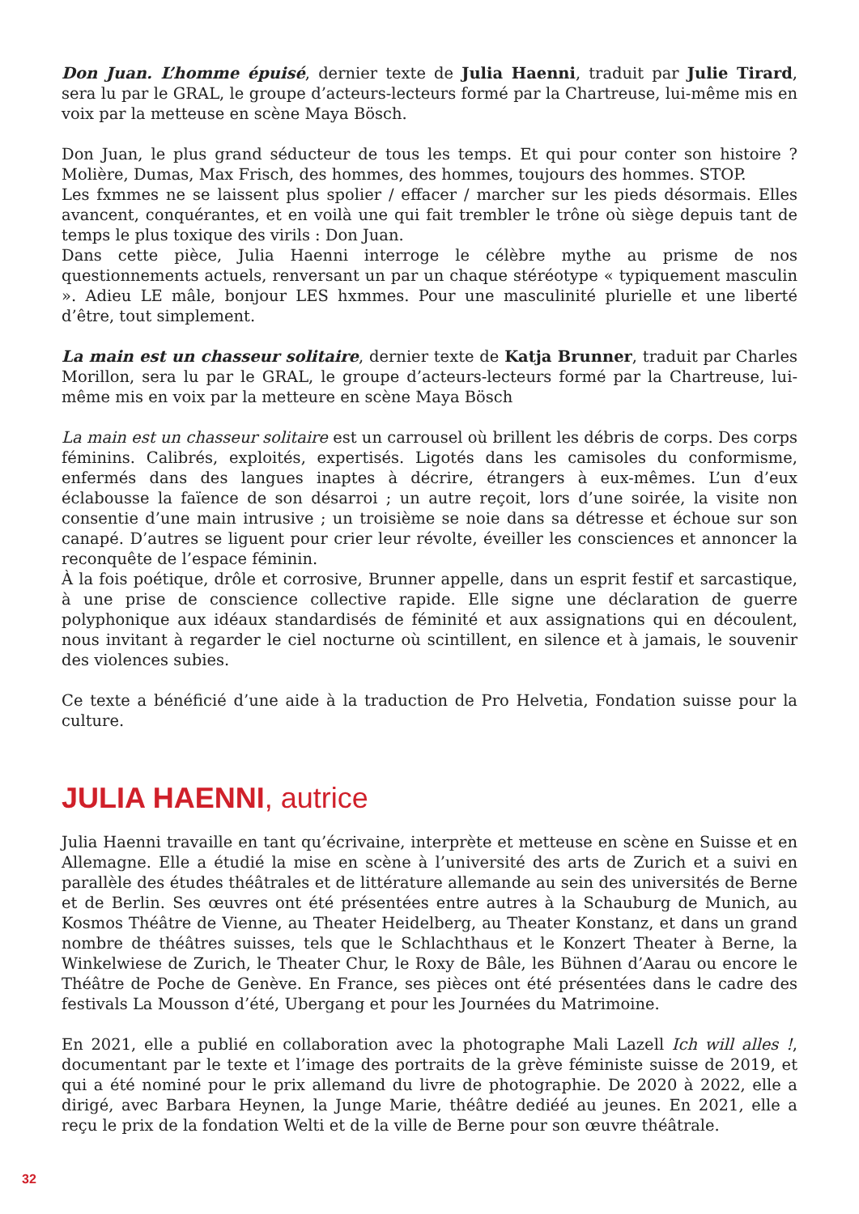Don Juan. L’homme épuisé, dernier texte de Julia Haenni, traduit par Julie Tirard, sera lu par le GRAL, le groupe d’acteurs-lecteurs formé par la Chartreuse, lui-même mis en voix par la metteuse en scène Maya Bösch.
Don Juan, le plus grand séducteur de tous les temps. Et qui pour conter son histoire ? Molière, Dumas, Max Frisch, des hommes, des hommes, toujours des hommes. STOP.
Les fxmmes ne se laissent plus spolier / effacer / marcher sur les pieds désormais. Elles avancent, conquérantes, et en voilà une qui fait trembler le trône où siège depuis tant de temps le plus toxique des virils : Don Juan.
Dans cette pièce, Julia Haenni interroge le célèbre mythe au prisme de nos questionnements actuels, renversant un par un chaque stéréotype « typiquement masculin ». Adieu LE mâle, bonjour LES hxmmes. Pour une masculinité plurielle et une liberté d’être, tout simplement.
La main est un chasseur solitaire, dernier texte de Katja Brunner, traduit par Charles Morillon, sera lu par le GRAL, le groupe d’acteurs-lecteurs formé par la Chartreuse, lui-même mis en voix par la metteure en scène Maya Bösch
La main est un chasseur solitaire est un carrousel où brillent les débris de corps. Des corps féminins. Calibrés, exploités, expertisés. Ligotés dans les camisoles du conformisme, enfermés dans des langues inaptes à décrire, étrangers à eux-mêmes. L’un d’eux éclabousse la faïence de son désarroi ; un autre reçoit, lors d’une soirée, la visite non consentie d’une main intrusive ; un troisième se noie dans sa détresse et échoue sur son canapé. D’autres se liguent pour crier leur révolte, éveiller les consciences et annoncer la reconquête de l’espace féminin.
À la fois poétique, drôle et corrosive, Brunner appelle, dans un esprit festif et sarcastique, à une prise de conscience collective rapide. Elle signe une déclaration de guerre polyphonique aux idéaux standardisés de féminité et aux assignations qui en découlent, nous invitant à regarder le ciel nocturne où scintillent, en silence et à jamais, le souvenir des violences subies.
Ce texte a bénéficié d’une aide à la traduction de Pro Helvetia, Fondation suisse pour la culture.
JULIA HAENNI, autrice
Julia Haenni travaille en tant qu’écrivaine, interprète et metteuse en scène en Suisse et en Allemagne. Elle a étudié la mise en scène à l’université des arts de Zurich et a suivi en parallèle des études théâtrales et de littérature allemande au sein des universités de Berne et de Berlin. Ses œuvres ont été présentées entre autres à la Schauburg de Munich, au Kosmos Théâtre de Vienne, au Theater Heidelberg, au Theater Konstanz, et dans un grand nombre de théâtres suisses, tels que le Schlachthaus et le Konzert Theater à Berne, la Winkelwiese de Zurich, le Theater Chur, le Roxy de Bâle, les Bühnen d’Aarau ou encore le Théâtre de Poche de Genève. En France, ses pièces ont été présentées dans le cadre des festivals La Mousson d’été, Ubergang et pour les Journées du Matrimoine.
En 2021, elle a publié en collaboration avec la photographe Mali Lazell Ich will alles !, documentant par le texte et l’image des portraits de la grève féministe suisse de 2019, et qui a été nominé pour le prix allemand du livre de photographie. De 2020 à 2022, elle a dirigé, avec Barbara Heynen, la Junge Marie, théâtre dediéé au jeunes. En 2021, elle a reçu le prix de la fondation Welti et de la ville de Berne pour son œuvre théâtrale.
32